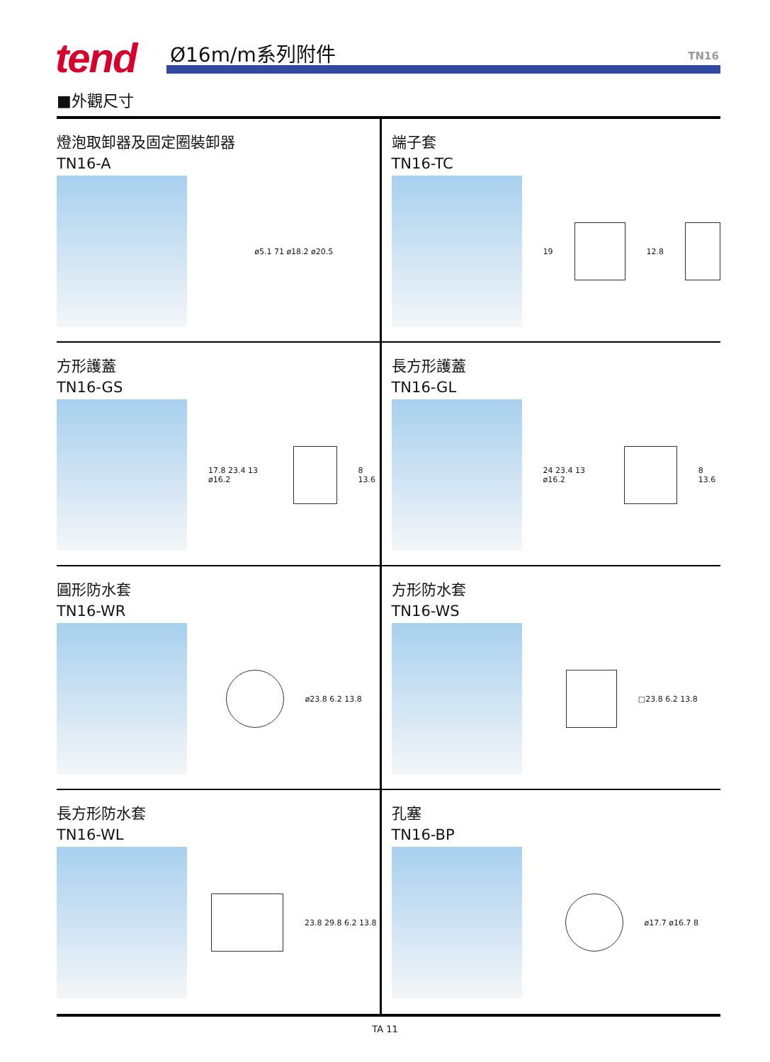tend Ø16m/m系列附件 TN16
■外觀尺寸
燈泡取卸器及固定圈裝卸器
TN16-A
ø5.1 71 ø18.2 ø20.5
端子套
TN16-TC
19 12.8
方形護蓋
TN16-GS
17.8 23.4 13 ø16.2 8 13.6
長方形護蓋
TN16-GL
24 23.4 13 ø16.2 8 13.6
圓形防水套
TN16-WR
ø23.8 6.2 13.8
方形防水套
TN16-WS
□23.8 6.2 13.8
長方形防水套
TN16-WL
23.8 29.8 6.2 13.8
孔塞
TN16-BP
ø17.7 ø16.7 8
TA 11